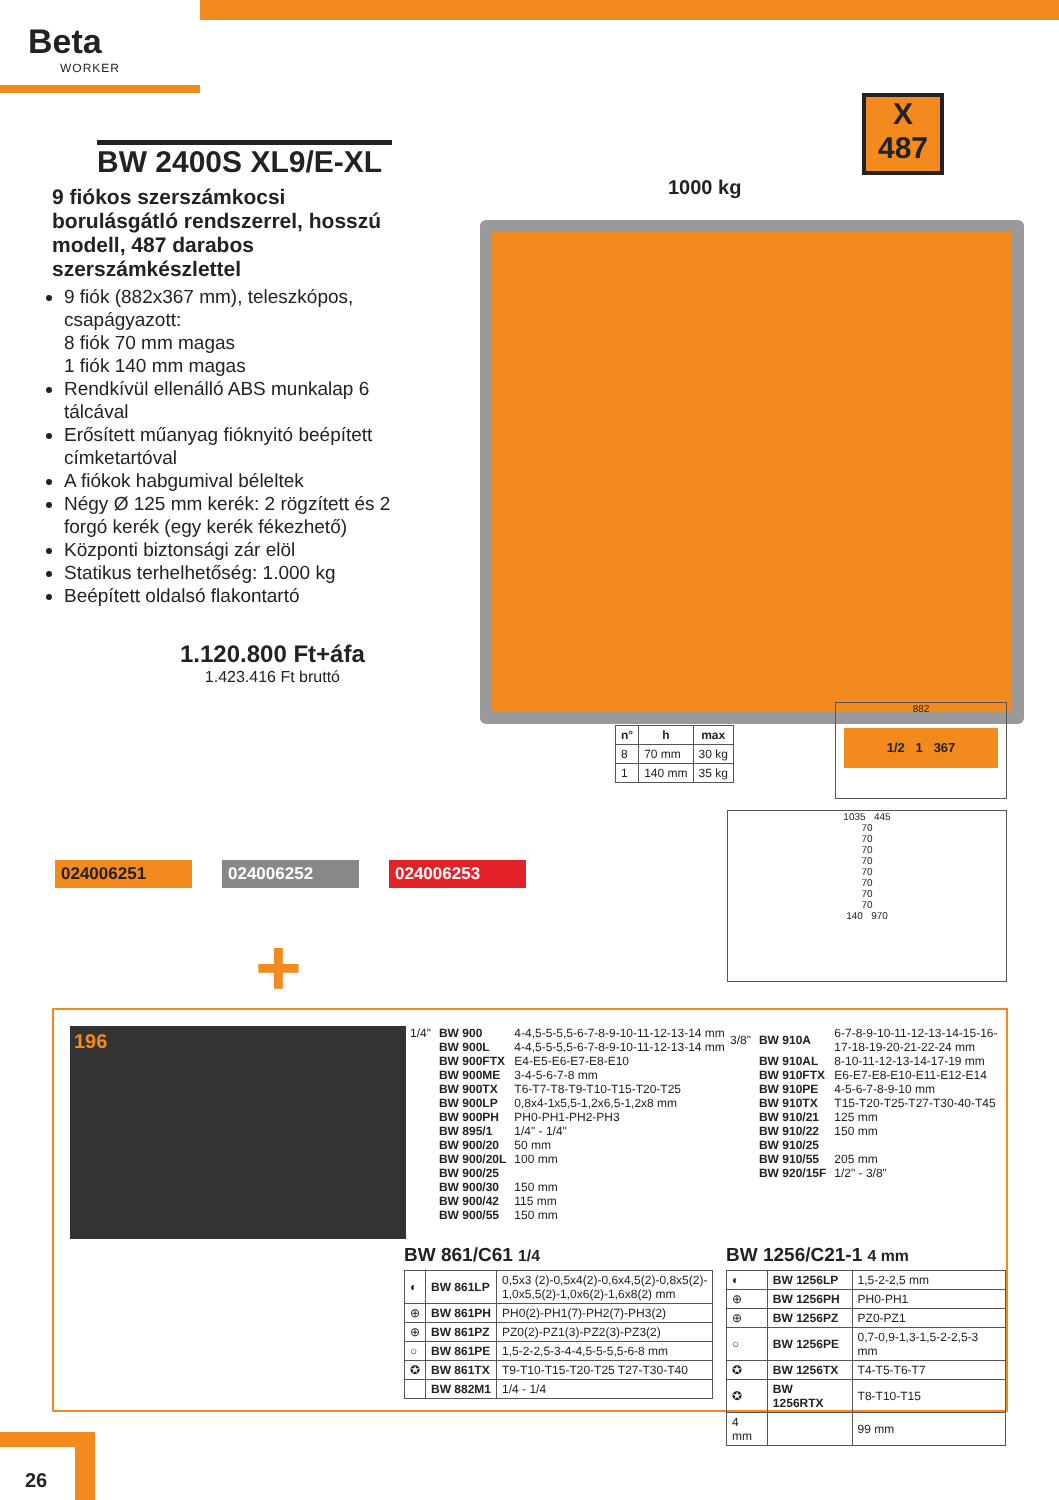Beta
WORKER
X
487
BW 2400S XL9/E-XL
9 fiókos szerszámkocsi borulásgátló rendszerrel, hosszú modell, 487 darabos szerszámkészlettel
9 fiók (882x367 mm), teleszkópos, csapágyazott:
8 fiók 70 mm magas
1 fiók 140 mm magas
Rendkívül ellenálló ABS munkalap 6 tálcával
Erősített műanyag fióknyitó beépített címketartóval
A fiókok habgumival béleltek
Négy Ø 125 mm kerék: 2 rögzített és 2 forgó kerék (egy kerék fékezhető)
Központi biztonsági zár elöl
Statikus terhelhetőség: 1.000 kg
Beépített oldalsó flakontartó
1000 kg
1.120.800 Ft+áfa
1.423.416 Ft bruttó
024006251 024006252 024006253
+
| n° | h | max |
| --- | --- | --- |
| 8 | 70 mm | 30 kg |
| 1 | 140 mm | 35 kg |
882
1/2 1 367
1035 445
70
70
70
70
70
70
70
70
140 970
196
| 1/4" | BW 900 | 4-4,5-5-5,5-6-7-8-9-10-11-12-13-14 mm |
| | BW 900L | 4-4,5-5-5,5-6-7-8-9-10-11-12-13-14 mm |
| | BW 900FTX | E4-E5-E6-E7-E8-E10 |
| | BW 900ME | 3-4-5-6-7-8 mm |
| | BW 900TX | T6-T7-T8-T9-T10-T15-T20-T25 |
| | BW 900LP | 0,8x4-1x5,5-1,2x6,5-1,2x8 mm |
| | BW 900PH | PH0-PH1-PH2-PH3 |
| | BW 895/1 | 1/4" - 1/4" |
| | BW 900/20 | 50 mm |
| | BW 900/20L | 100 mm |
| | BW 900/25 | |
| | BW 900/30 | 150 mm |
| | BW 900/42 | 115 mm |
| | BW 900/55 | 150 mm |
| 3/8" | BW 910A | 6-7-8-9-10-11-12-13-14-15-16- 17-18-19-20-21-22-24 mm |
| | BW 910AL | 8-10-11-12-13-14-17-19 mm |
| | BW 910FTX | E6-E7-E8-E10-E11-E12-E14 |
| | BW 910PE | 4-5-6-7-8-9-10 mm |
| | BW 910TX | T15-T20-T25-T27-T30-40-T45 |
| | BW 910/21 | 125 mm |
| | BW 910/22 | 150 mm |
| | BW 910/25 | |
| | BW 910/55 | 205 mm |
| | BW 920/15F | 1/2" - 3/8" |
BW 861/C61 1/4
| ◐ | BW 861LP | 0,5x3 (2)-0,5x4(2)-0,6x4,5(2)-0,8x5(2)- 1,0x5,5(2)-1,0x6(2)-1,6x8(2) mm |
| ⊕ | BW 861PH | PH0(2)-PH1(7)-PH2(7)-PH3(2) |
| ⊕ | BW 861PZ | PZ0(2)-PZ1(3)-PZ2(3)-PZ3(2) |
| ○ | BW 861PE | 1,5-2-2,5-3-4-4,5-5-5,5-6-8 mm |
| ✪ | BW 861TX | T9-T10-T15-T20-T25 T27-T30-T40 |
| | BW 882M1 | 1/4 - 1/4 |
BW 1256/C21-1 4 mm
| ◐ | BW 1256LP | 1,5-2-2,5 mm |
| ⊕ | BW 1256PH | PH0-PH1 |
| ⊕ | BW 1256PZ | PZ0-PZ1 |
| ○ | BW 1256PE | 0,7-0,9-1,3-1,5-2-2,5-3 mm |
| ✪ | BW 1256TX | T4-T5-T6-T7 |
| ✪ | BW 1256RTX | T8-T10-T15 |
| 4 mm | | 99 mm |
26